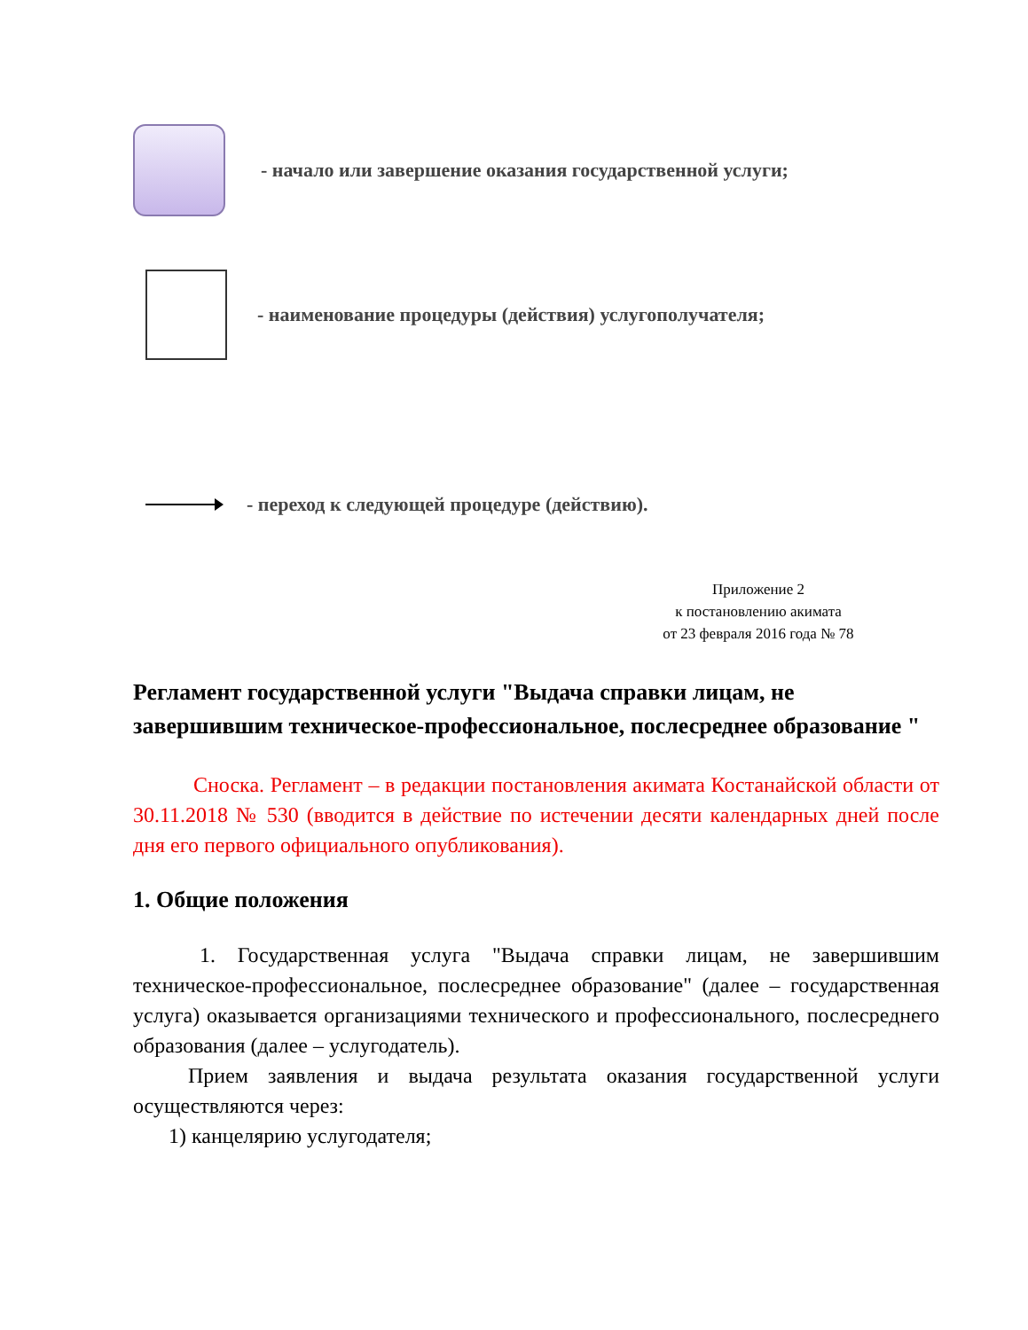- начало или завершение оказания государственной услуги;
- наименование процедуры (действия) услугополучателя;
- переход к следующей процедуре (действию).
Приложение 2
к постановлению акимата
от 23 февраля 2016 года № 78
Регламент государственной услуги "Выдача справки лицам, не завершившим техническое-профессиональное, послесреднее образование "
Сноска. Регламент – в редакции постановления акимата Костанайской области от 30.11.2018 № 530 (вводится в действие по истечении десяти календарных дней после дня его первого официального опубликования).
1. Общие положения
1. Государственная услуга "Выдача справки лицам, не завершившим техническое-профессиональное, послесреднее образование" (далее – государственная услуга) оказывается организациями технического и профессионального, послесреднего образования (далее – услугодатель).
Прием заявления и выдача результата оказания государственной услуги осуществляются через:
1) канцелярию услугодателя;